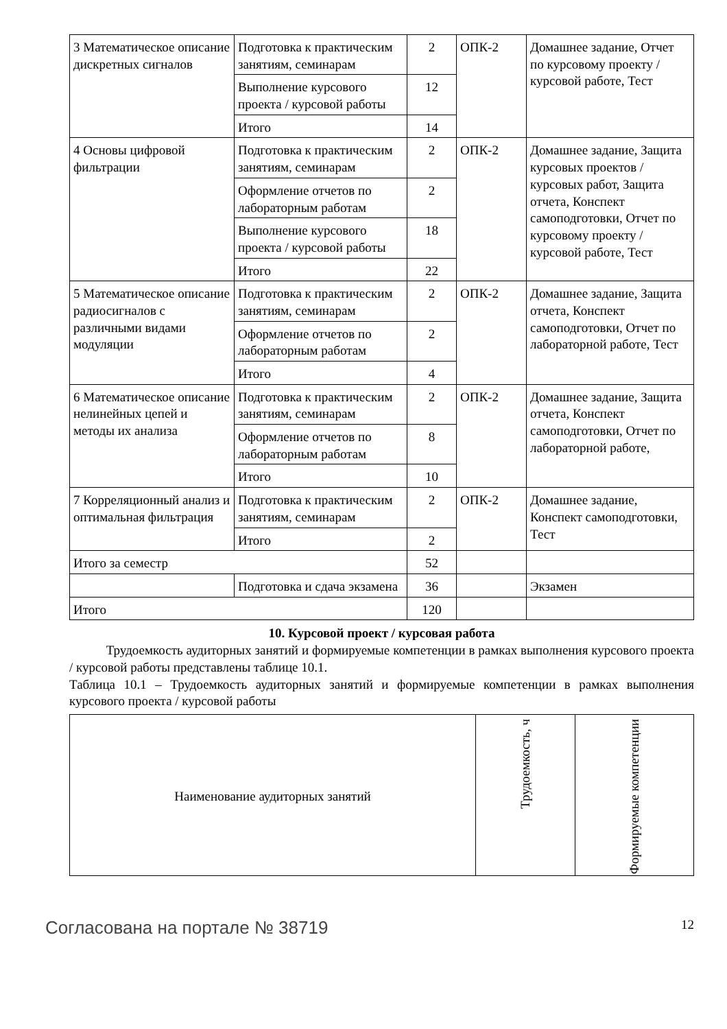| 3 Математическое описание дискретных сигналов | Подготовка к практическим занятиям, семинарам | 2 | ОПК-2 | Домашнее задание, Отчет по курсовому проекту / курсовой работе, Тест |
| | Выполнение курсового проекта / курсовой работы | 12 | | |
| | Итого | 14 | | |
| 4 Основы цифровой фильтрации | Подготовка к практическим занятиям, семинарам | 2 | ОПК-2 | Домашнее задание, Защита курсовых проектов / курсовых работ, Защита отчета, Конспект самоподготовки, Отчет по курсовому проекту / курсовой работе, Тест |
| | Оформление отчетов по лабораторным работам | 2 | | |
| | Выполнение курсового проекта / курсовой работы | 18 | | |
| | Итого | 22 | | |
| 5 Математическое описание радиосигналов с различными видами модуляции | Подготовка к практическим занятиям, семинарам | 2 | ОПК-2 | Домашнее задание, Защита отчета, Конспект самоподготовки, Отчет по лабораторной работе, Тест |
| | Оформление отчетов по лабораторным работам | 2 | | |
| | Итого | 4 | | |
| 6 Математическое описание нелинейных цепей и методы их анализа | Подготовка к практическим занятиям, семинарам | 2 | ОПК-2 | Домашнее задание, Защита отчета, Конспект самоподготовки, Отчет по лабораторной работе, |
| | Оформление отчетов по лабораторным работам | 8 | | |
| | Итого | 10 | | |
| 7 Корреляционный анализ и оптимальная фильтрация | Подготовка к практическим занятиям, семинарам | 2 | ОПК-2 | Домашнее задание, Конспект самоподготовки, Тест |
| | Итого | 2 | | |
| Итого за семестр | | 52 | | |
| | Подготовка и сдача экзамена | 36 | | Экзамен |
| Итого | | 120 | | |
10. Курсовой проект / курсовая работа
Трудоемкость аудиторных занятий и формируемые компетенции в рамках выполнения курсового проекта / курсовой работы представлены таблице 10.1.
Таблица 10.1 – Трудоемкость аудиторных занятий и формируемые компетенции в рамках выполнения курсового проекта / курсовой работы
| Наименование аудиторных занятий | Трудоемкость, ч | Формируемые компетенции |
| --- | --- | --- |
Согласована на портале № 38719 12